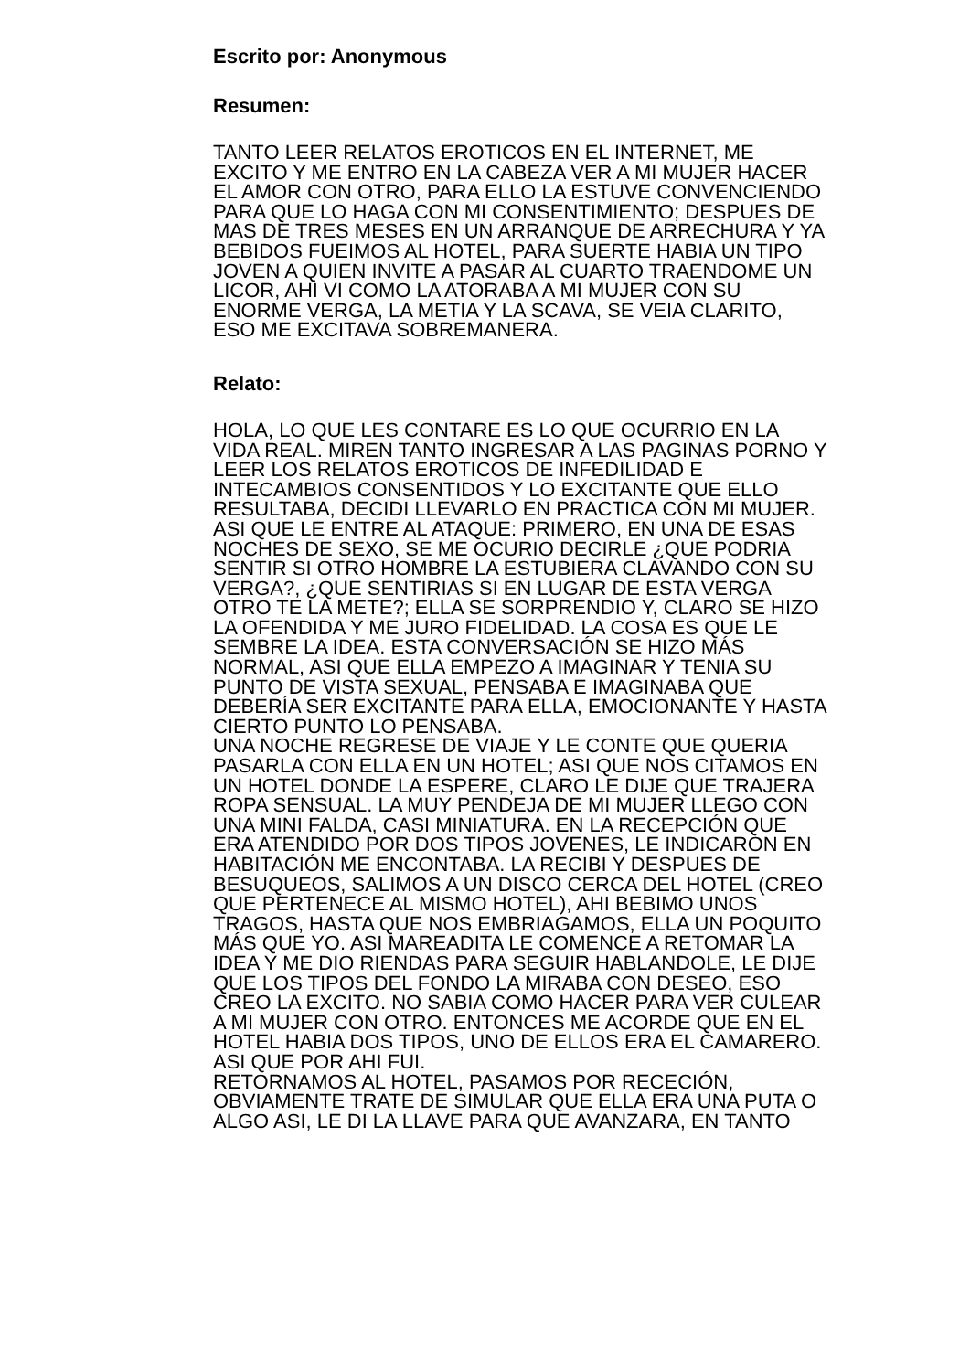Escrito por: Anonymous
Resumen:
TANTO LEER RELATOS EROTICOS EN EL INTERNET, ME EXCITO Y ME ENTRO EN LA CABEZA VER A MI MUJER HACER EL AMOR CON OTRO, PARA ELLO LA ESTUVE CONVENCIENDO PARA QUE LO HAGA CON MI CONSENTIMIENTO; DESPUES DE MAS DE TRES MESES EN UN ARRANQUE DE ARRECHURA Y YA BEBIDOS FUEIMOS AL HOTEL, PARA SUERTE HABIA UN TIPO JOVEN A QUIEN INVITE A PASAR AL CUARTO TRAENDOME UN LICOR, AHI VI COMO LA ATORABA A MI MUJER CON SU ENORME VERGA, LA METIA Y LA SCAVA, SE VEIA CLARITO, ESO ME EXCITAVA SOBREMANERA.
Relato:
HOLA, LO QUE LES CONTARE ES LO QUE OCURRIO EN LA VIDA REAL. MIREN TANTO INGRESAR A LAS PAGINAS PORNO Y LEER LOS RELATOS EROTICOS DE INFEDILIDAD E INTECAMBIOS CONSENTIDOS Y LO EXCITANTE QUE ELLO RESULTABA, DECIDI LLEVARLO EN PRACTICA CON MI MUJER. ASI QUE LE ENTRE AL ATAQUE: PRIMERO, EN UNA DE ESAS NOCHES DE SEXO, SE ME OCURIO DECIRLE ¿QUE PODRIA SENTIR SI OTRO HOMBRE LA ESTUBIERA CLAVANDO CON SU VERGA?, ¿QUE SENTIRIAS SI EN LUGAR DE ESTA VERGA OTRO TE LA METE?; ELLA SE SORPRENDIO Y, CLARO SE HIZO LA OFENDIDA Y ME JURO FIDELIDAD. LA COSA ES QUE LE SEMBRE LA IDEA. ESTA CONVERSACIÓN SE HIZO MÁS NORMAL, ASI QUE ELLA EMPEZO A IMAGINAR Y TENIA SU PUNTO DE VISTA SEXUAL, PENSABA E IMAGINABA QUE DEBERÍA SER EXCITANTE PARA ELLA, EMOCIONANTE Y HASTA CIERTO PUNTO LO PENSABA. UNA NOCHE REGRESE DE VIAJE Y LE CONTE QUE QUERIA PASARLA CON ELLA EN UN HOTEL; ASI QUE NOS CITAMOS EN UN HOTEL DONDE LA ESPERE, CLARO LE DIJE QUE TRAJERA ROPA SENSUAL. LA MUY PENDEJA DE MI MUJER LLEGO CON UNA MINI FALDA, CASI MINIATURA. EN LA RECEPCIÓN QUE ERA ATENDIDO POR DOS TIPOS JOVENES, LE INDICARON EN HABITACIÓN ME ENCONTABA. LA RECIBI Y DESPUES DE BESUQUEOS, SALIMOS A UN DISCO CERCA DEL HOTEL (CREO QUE PERTENECE AL MISMO HOTEL), AHI BEBIMO UNOS TRAGOS, HASTA QUE NOS EMBRIAGAMOS, ELLA UN POQUITO MÁS QUE YO. ASI MAREADITA LE COMENCE A RETOMAR LA IDEA Y ME DIO RIENDAS PARA SEGUIR HABLANDOLE, LE DIJE QUE LOS TIPOS DEL FONDO LA MIRABA CON DESEO, ESO CREO LA EXCITO. NO SABIA COMO HACER PARA VER CULEAR A MI MUJER CON OTRO. ENTONCES ME ACORDE QUE EN EL HOTEL HABIA DOS TIPOS, UNO DE ELLOS ERA EL CAMARERO. ASI QUE POR AHI FUI. RETORNAMOS AL HOTEL, PASAMOS POR RECECIÓN, OBVIAMENTE TRATE DE SIMULAR QUE ELLA ERA UNA PUTA O ALGO ASI, LE DI LA LLAVE PARA QUE AVANZARA, EN TANTO